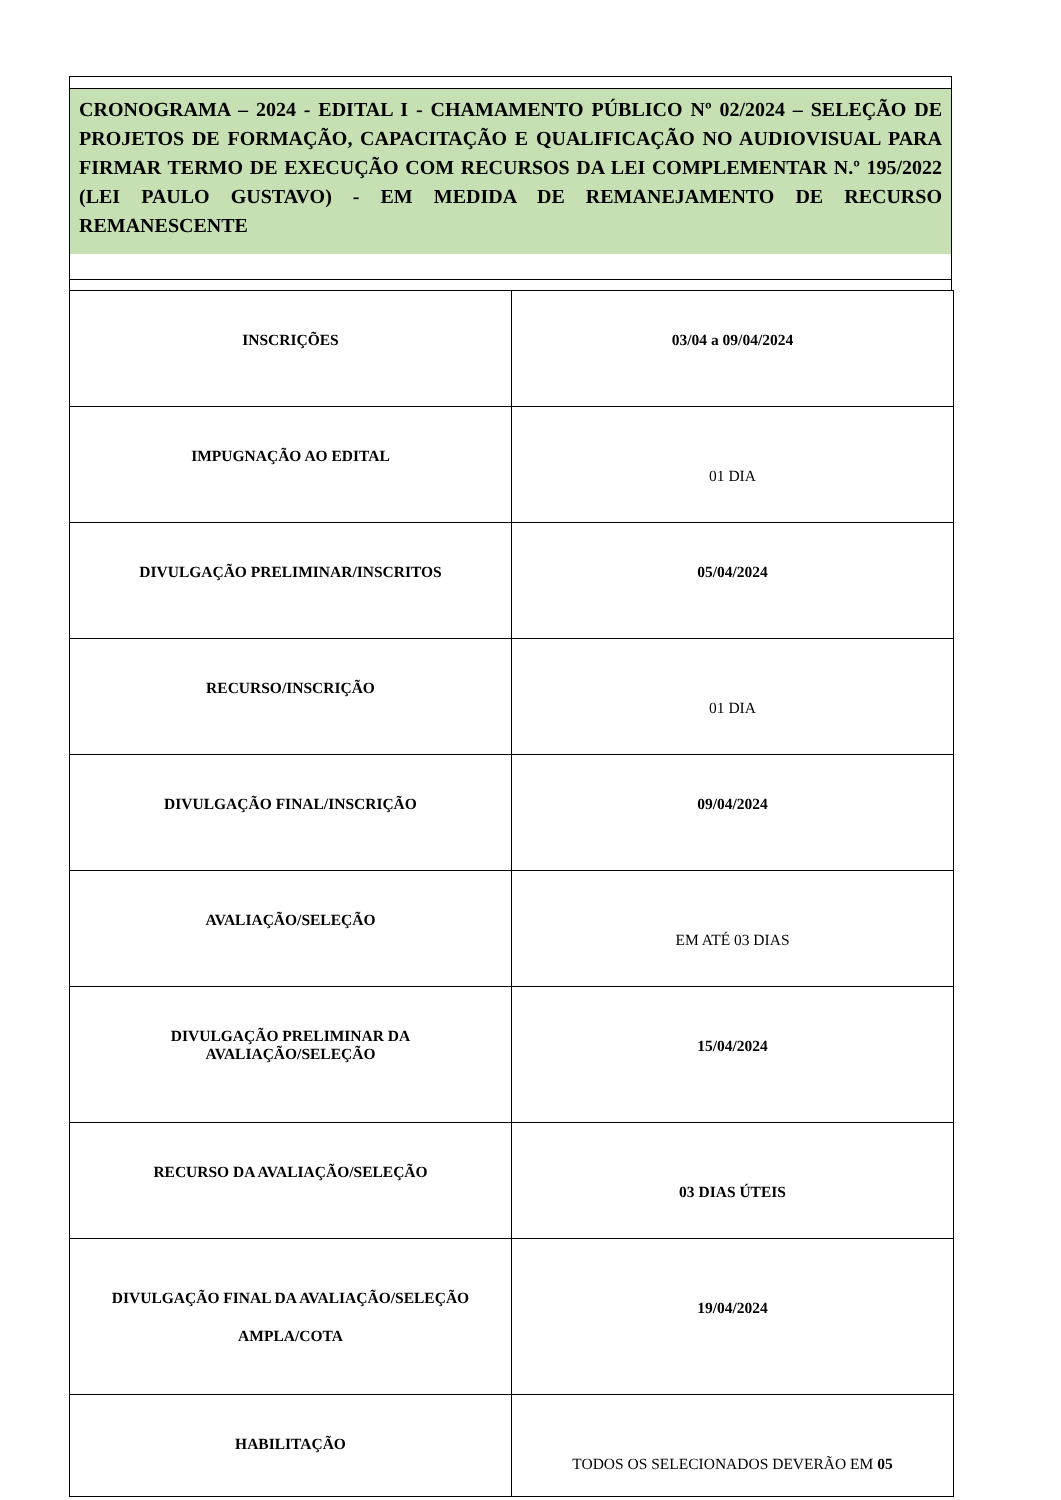CRONOGRAMA – 2024 - EDITAL I - CHAMAMENTO PÚBLICO Nº 02/2024 – SELEÇÃO DE PROJETOS DE FORMAÇÃO, CAPACITAÇÃO E QUALIFICAÇÃO NO AUDIOVISUAL PARA FIRMAR TERMO DE EXECUÇÃO COM RECURSOS DA LEI COMPLEMENTAR N.º 195/2022 (LEI PAULO GUSTAVO) - EM MEDIDA DE REMANEJAMENTO DE RECURSO REMANESCENTE
| INSCRIÇÕES | 03/04 a 09/04/2024 |
| IMPUGNAÇÃO AO EDITAL | 01 DIA |
| DIVULGAÇÃO PRELIMINAR/INSCRITOS | 05/04/2024 |
| RECURSO/INSCRIÇÃO | 01 DIA |
| DIVULGAÇÃO FINAL/INSCRIÇÃO | 09/04/2024 |
| AVALIAÇÃO/SELEÇÃO | EM ATÉ 03 DIAS |
| DIVULGAÇÃO PRELIMINAR DA AVALIAÇÃO/SELEÇÃO | 15/04/2024 |
| RECURSO DA AVALIAÇÃO/SELEÇÃO | 03 DIAS ÚTEIS |
| DIVULGAÇÃO FINAL DA AVALIAÇÃO/SELEÇÃO AMPLA/COTA | 19/04/2024 |
| HABILITAÇÃO | TODOS OS SELECIONADOS DEVERÃO EM 05 |